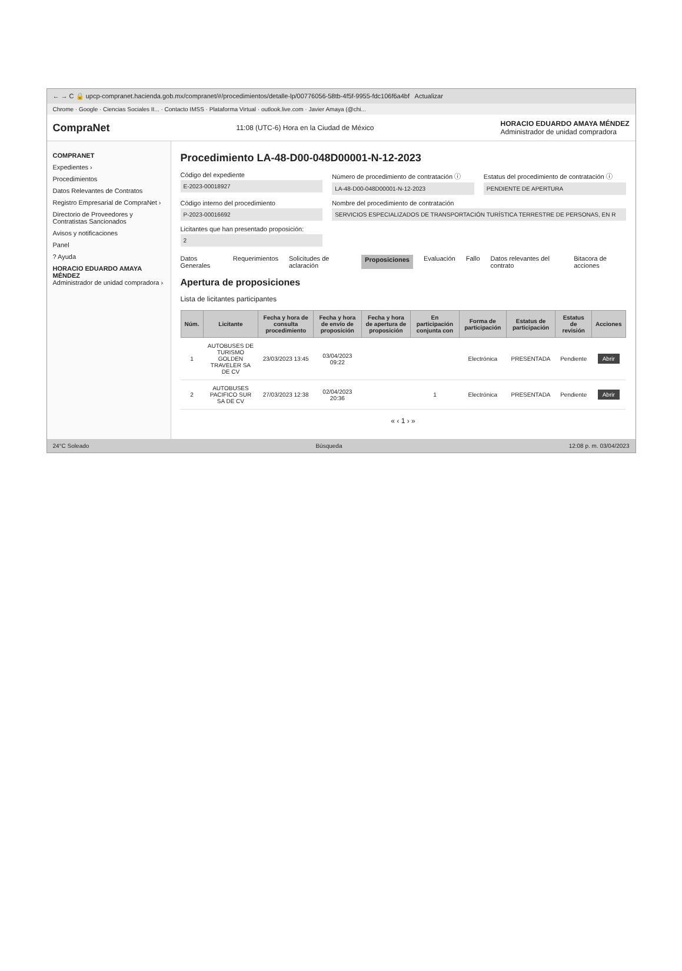← → C 🔒 upcp-compranet.hacienda.gob.mx/compranet/#/procedimientos/detalle-lp/00776056-58tb-4f5f-9955-fdc106f6a4bf Actualizar
Chrome · Google · Ciencias Sociales II... · Contacto IMSS · Plataforma Virtual · outlook.live.com · Javier Amaya (@chi...
CompraNet 11:08 (UTC-6) Hora en la Ciudad de México HORACIO EDUARDO AMAYA MÉNDEZ
Administrador de unidad compradora
COMPRANET
Expedientes ›
Procedimientos
Datos Relevantes de Contratos
Registro Empresarial de CompraNet ›
Directorio de Proveedores y Contratistas Sancionados
Avisos y notificaciones
Panel
? Ayuda
HORACIO EDUARDO AMAYA MÉNDEZ
Administrador de unidad compradora ›
Procedimiento LA-48-D00-048D00001-N-12-2023
Código del expediente
E-2023-00018927
Número de procedimiento de contratación ⓘ
LA-48-D00-048D00001-N-12-2023
Estatus del procedimiento de contratación ⓘ
PENDIENTE DE APERTURA
Código interno del procedimiento
P-2023-00016692
Nombre del procedimiento de contratación
SERVICIOS ESPECIALIZADOS DE TRANSPORTACIÓN TURÍSTICA TERRESTRE DE PERSONAS, EN R
Licitantes que han presentado proposición:
2
Datos Generales Requerimientos Solicitudes de aclaración Proposiciones Evaluación Fallo Datos relevantes del contrato Bitacora de acciones
Apertura de proposiciones
Lista de licitantes participantes
| Núm. | Licitante | Fecha y hora de consulta procedimiento | Fecha y hora de envío de proposición | Fecha y hora de apertura de proposición | En participación conjunta con | Forma de participación | Estatus de participación | Estatus de revisión | Acciones |
| --- | --- | --- | --- | --- | --- | --- | --- | --- | --- |
| 1 | AUTOBUSES DE TURISMO GOLDEN TRAVELER SA DE CV | 23/03/2023 13:45 | 03/04/2023 09:22 | | | Electrónica | PRESENTADA | Pendiente | Abrir |
| 2 | AUTOBUSES PACIFICO SUR SA DE CV | 27/03/2023 12:38 | 02/04/2023 20:36 | | 1 | Electrónica | PRESENTADA | Pendiente | Abrir |
« ‹ 1 › »
24°C Soleado Búsqueda 12:08 p. m. 03/04/2023